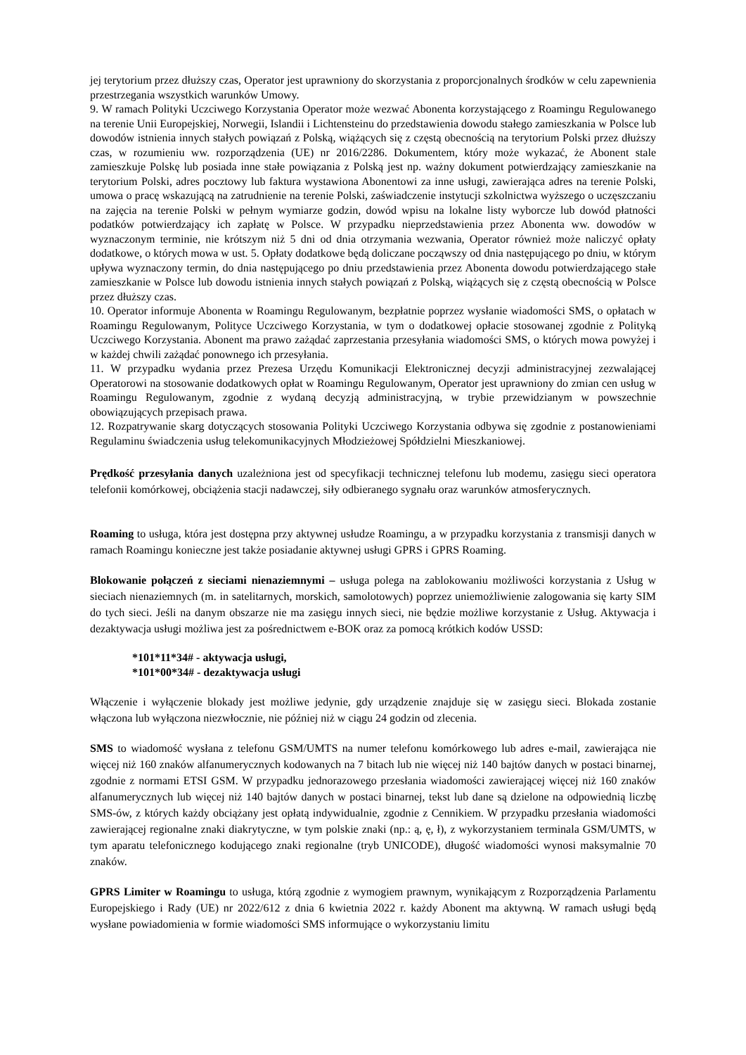jej terytorium przez dłuższy czas, Operator jest uprawniony do skorzystania z proporcjonalnych środków w celu zapewnienia przestrzegania wszystkich warunków Umowy.
9. W ramach Polityki Uczciwego Korzystania Operator może wezwać Abonenta korzystającego z Roamingu Regulowanego na terenie Unii Europejskiej, Norwegii, Islandii i Lichtensteinu do przedstawienia dowodu stałego zamieszkania w Polsce lub dowodów istnienia innych stałych powiązań z Polską, wiążących się z częstą obecnością na terytorium Polski przez dłuższy czas, w rozumieniu ww. rozporządzenia (UE) nr 2016/2286. Dokumentem, który może wykazać, że Abonent stale zamieszkuje Polskę lub posiada inne stałe powiązania z Polską jest np. ważny dokument potwierdzający zamieszkanie na terytorium Polski, adres pocztowy lub faktura wystawiona Abonentowi za inne usługi, zawierająca adres na terenie Polski, umowa o pracę wskazującą na zatrudnienie na terenie Polski, zaświadczenie instytucji szkolnictwa wyższego o uczęszczaniu na zajęcia na terenie Polski w pełnym wymiarze godzin, dowód wpisu na lokalne listy wyborcze lub dowód płatności podatków potwierdzający ich zapłatę w Polsce. W przypadku nieprzedstawienia przez Abonenta ww. dowodów w wyznaczonym terminie, nie krótszym niż 5 dni od dnia otrzymania wezwania, Operator również może naliczyć opłaty dodatkowe, o których mowa w ust. 5. Opłaty dodatkowe będą doliczane począwszy od dnia następującego po dniu, w którym upływa wyznaczony termin, do dnia następującego po dniu przedstawienia przez Abonenta dowodu potwierdzającego stałe zamieszkanie w Polsce lub dowodu istnienia innych stałych powiązań z Polską, wiążących się z częstą obecnością w Polsce przez dłuższy czas.
10. Operator informuje Abonenta w Roamingu Regulowanym, bezpłatnie poprzez wysłanie wiadomości SMS, o opłatach w Roamingu Regulowanym, Polityce Uczciwego Korzystania, w tym o dodatkowej opłacie stosowanej zgodnie z Polityką Uczciwego Korzystania. Abonent ma prawo zażądać zaprzestania przesyłania wiadomości SMS, o których mowa powyżej i w każdej chwili zażądać ponownego ich przesyłania.
11. W przypadku wydania przez Prezesa Urzędu Komunikacji Elektronicznej decyzji administracyjnej zezwalającej Operatorowi na stosowanie dodatkowych opłat w Roamingu Regulowanym, Operator jest uprawniony do zmian cen usług w Roamingu Regulowanym, zgodnie z wydaną decyzją administracyjną, w trybie przewidzianym w powszechnie obowiązujących przepisach prawa.
12. Rozpatrywanie skarg dotyczących stosowania Polityki Uczciwego Korzystania odbywa się zgodnie z postanowieniami Regulaminu świadczenia usług telekomunikacyjnych Młodzieżowej Spółdzielni Mieszkaniowej.
Prędkość przesyłania danych uzależniona jest od specyfikacji technicznej telefonu lub modemu, zasięgu sieci operatora telefonii komórkowej, obciążenia stacji nadawczej, siły odbieranego sygnału oraz warunków atmosferycznych.
Roaming to usługa, która jest dostępna przy aktywnej usłudze Roamingu, a w przypadku korzystania z transmisji danych w ramach Roamingu konieczne jest także posiadanie aktywnej usługi GPRS i GPRS Roaming.
Blokowanie połączeń z sieciami nienaziemnymi – usługa polega na zablokowaniu możliwości korzystania z Usług w sieciach nienaziemnych (m. in satelitarnych, morskich, samolotowych) poprzez uniemożliwienie zalogowania się karty SIM do tych sieci. Jeśli na danym obszarze nie ma zasięgu innych sieci, nie będzie możliwe korzystanie z Usług. Aktywacja i dezaktywacja usługi możliwa jest za pośrednictwem e-BOK oraz za pomocą krótkich kodów USSD:
*101*11*34# - aktywacja usługi,
*101*00*34# - dezaktywacja usługi
Włączenie i wyłączenie blokady jest możliwe jedynie, gdy urządzenie znajduje się w zasięgu sieci. Blokada zostanie włączona lub wyłączona niezwłocznie, nie później niż w ciągu 24 godzin od zlecenia.
SMS to wiadomość wysłana z telefonu GSM/UMTS na numer telefonu komórkowego lub adres e-mail, zawierająca nie więcej niż 160 znaków alfanumerycznych kodowanych na 7 bitach lub nie więcej niż 140 bajtów danych w postaci binarnej, zgodnie z normami ETSI GSM. W przypadku jednorazowego przesłania wiadomości zawierającej więcej niż 160 znaków alfanumerycznych lub więcej niż 140 bajtów danych w postaci binarnej, tekst lub dane są dzielone na odpowiednią liczbę SMS-ów, z których każdy obciążany jest opłatą indywidualnie, zgodnie z Cennikiem. W przypadku przesłania wiadomości zawierającej regionalne znaki diakrytyczne, w tym polskie znaki (np.: ą, ę, ł), z wykorzystaniem terminala GSM/UMTS, w tym aparatu telefonicznego kodującego znaki regionalne (tryb UNICODE), długość wiadomości wynosi maksymalnie 70 znaków.
GPRS Limiter w Roamingu to usługa, którą zgodnie z wymogiem prawnym, wynikającym z Rozporządzenia Parlamentu Europejskiego i Rady (UE) nr 2022/612 z dnia 6 kwietnia 2022 r. każdy Abonent ma aktywną. W ramach usługi będą wysłane powiadomienia w formie wiadomości SMS informujące o wykorzystaniu limitu